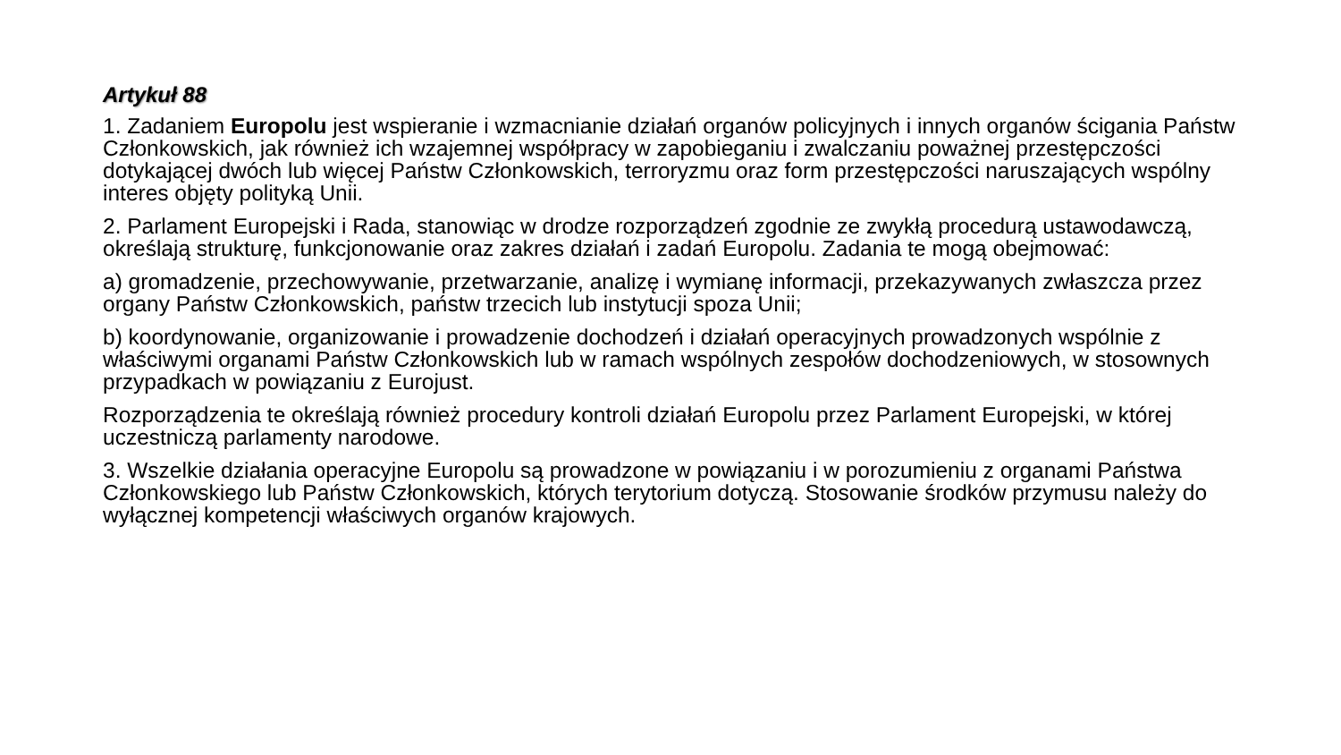Artykuł 88
1. Zadaniem Europolu jest wspieranie i wzmacnianie działań organów policyjnych i innych organów ścigania Państw Członkowskich, jak również ich wzajemnej współpracy w zapobieganiu i zwalczaniu poważnej przestępczości dotykającej dwóch lub więcej Państw Członkowskich, terroryzmu oraz form przestępczości naruszających wspólny interes objęty polityką Unii.
2. Parlament Europejski i Rada, stanowiąc w drodze rozporządzeń zgodnie ze zwykłą procedurą ustawodawczą, określają strukturę, funkcjonowanie oraz zakres działań i zadań Europolu. Zadania te mogą obejmować:
a) gromadzenie, przechowywanie, przetwarzanie, analizę i wymianę informacji, przekazywanych zwłaszcza przez organy Państw Członkowskich, państw trzecich lub instytucji spoza Unii;
b) koordynowanie, organizowanie i prowadzenie dochodzeń i działań operacyjnych prowadzonych wspólnie z właściwymi organami Państw Członkowskich lub w ramach wspólnych zespołów dochodzeniowych, w stosownych przypadkach w powiązaniu z Eurojust.
Rozporządzenia te określają również procedury kontroli działań Europolu przez Parlament Europejski, w której uczestniczą parlamenty narodowe.
3. Wszelkie działania operacyjne Europolu są prowadzone w powiązaniu i w porozumieniu z organami Państwa Członkowskiego lub Państw Członkowskich, których terytorium dotyczą. Stosowanie środków przymusu należy do wyłącznej kompetencji właściwych organów krajowych.